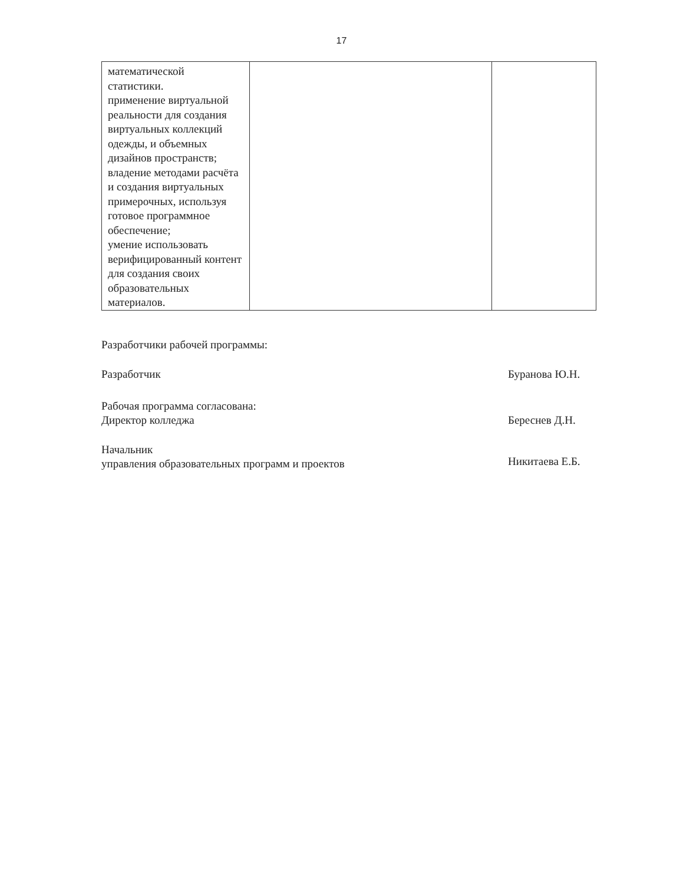17
| математической статистики. применение виртуальной реальности для создания виртуальных коллекций одежды, и объемных дизайнов пространств; владение методами расчёта и создания виртуальных примерочных, используя готовое программное обеспечение; умение использовать верифицированный контент для создания своих образовательных материалов. | | |
Разработчики рабочей программы:
Разработчик Буранова Ю.Н.
Рабочая программа согласована:
Директор колледжа Береснев Д.Н.
Начальник
управления образовательных программ и проектов Никитаева Е.Б.